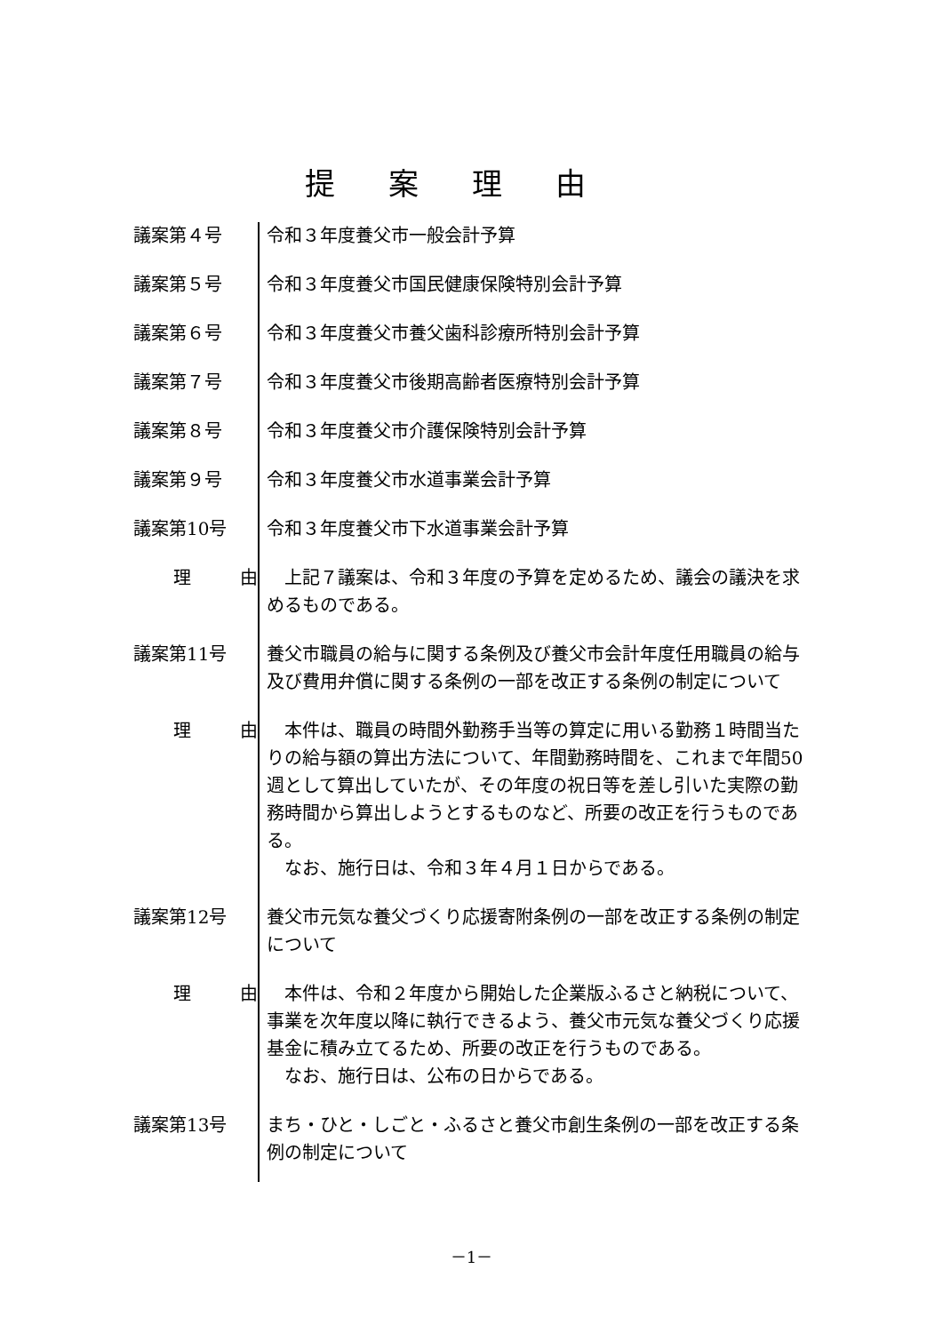提案理由
議案第４号 令和３年度養父市一般会計予算
議案第５号 令和３年度養父市国民健康保険特別会計予算
議案第６号 令和３年度養父市養父歯科診療所特別会計予算
議案第７号 令和３年度養父市後期高齢者医療特別会計予算
議案第８号 令和３年度養父市介護保険特別会計予算
議案第９号 令和３年度養父市水道事業会計予算
議案第10号 令和３年度養父市下水道事業会計予算
理 由 　上記７議案は、令和３年度の予算を定めるため、議会の議決を求めるものである。
議案第11号 養父市職員の給与に関する条例及び養父市会計年度任用職員の給与及び費用弁償に関する条例の一部を改正する条例の制定について
理 由 　本件は、職員の時間外勤務手当等の算定に用いる勤務１時間当たりの給与額の算出方法について、年間勤務時間を、これまで年間50週として算出していたが、その年度の祝日等を差し引いた実際の勤務時間から算出しようとするものなど、所要の改正を行うものである。
　なお、施行日は、令和３年４月１日からである。
議案第12号 養父市元気な養父づくり応援寄附条例の一部を改正する条例の制定について
理 由 　本件は、令和２年度から開始した企業版ふるさと納税について、事業を次年度以降に執行できるよう、養父市元気な養父づくり応援基金に積み立てるため、所要の改正を行うものである。
　なお、施行日は、公布の日からである。
議案第13号 まち・ひと・しごと・ふるさと養父市創生条例の一部を改正する条例の制定について
－1－